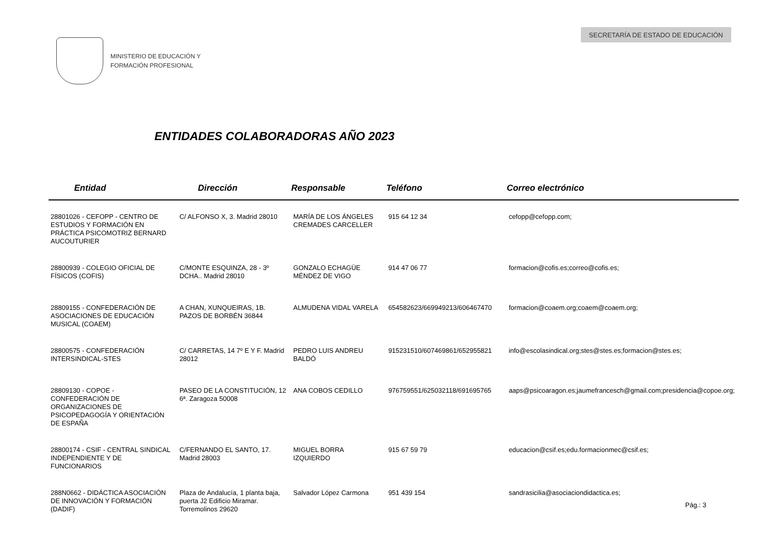MINISTERIO DE EDUCACIÓN Y
FORMACIÓN PROFESIONAL
SECRETARÍA DE ESTADO DE EDUCACIÓN
ENTIDADES COLABORADORAS AÑO 2023
| Entidad | Dirección | Responsable | Teléfono | Correo electrónico |
| --- | --- | --- | --- | --- |
| 28801026 - CEFOPP - CENTRO DE ESTUDIOS Y FORMACIÓN EN PRÁCTICA PSICOMOTRIZ BERNARD AUCOUTURIER | C/ ALFONSO X, 3. Madrid 28010 | MARÍA DE LOS ÁNGELES CREMADES CARCELLER | 915 64 12 34 | cefopp@cefopp.com; |
| 28800939 - COLEGIO OFICIAL DE FÍSICOS (COFIS) | C/MONTE ESQUINZA, 28 - 3º DCHA.. Madrid 28010 | GONZALO ECHAGÜE MÉNDEZ DE VIGO | 914 47 06 77 | formacion@cofis.es;correo@cofis.es; |
| 28809155 - CONFEDERACIÓN DE ASOCIACIONES DE EDUCACIÓN MUSICAL (COAEM) | A CHAN, XUNQUEIRAS, 1B. PAZOS DE BORBÉN 36844 | ALMUDENA VIDAL VARELA | 654582623/669949213/606467470 | formacion@coaem.org;coaem@coaem.org; |
| 28800575 - CONFEDERACIÓN INTERSINDICAL-STES | C/ CARRETAS, 14 7º E Y F. Madrid 28012 | PEDRO LUIS ANDREU BALDÓ | 915231510/607469861/652955821 | info@escolasindical.org;stes@stes.es;formacion@stes.es; |
| 28809130 - COPOE - CONFEDERACIÓN DE ORGANIZACIONES DE PSICOPEDAGOGÍA Y ORIENTACIÓN DE ESPAÑA | PASEO DE LA CONSTITUCIÓN, 12 6ª. Zaragoza 50008 | ANA COBOS CEDILLO | 976759551/625032118/691695765 | aaps@psicoaragon.es;jaumefrancesch@gmail.com;presidencia@copoe.org; |
| 28800174 - CSIF - CENTRAL SINDICAL INDEPENDIENTE Y DE FUNCIONARIOS | C/FERNANDO EL SANTO, 17. Madrid 28003 | MIGUEL BORRA IZQUIERDO | 915 67 59 79 | educacion@csif.es;edu.formacionmec@csif.es; |
| 288N0662 - DIDÁCTICA ASOCIACIÓN DE INNOVACIÓN Y FORMACIÓN (DADIF) | Plaza de Andalucía, 1 planta baja, puerta J2 Edificio Miramar. Torremolinos 29620 | Salvador López Carmona | 951 439 154 | sandrasicilia@asociaciondidactica.es; |
Pág.: 3